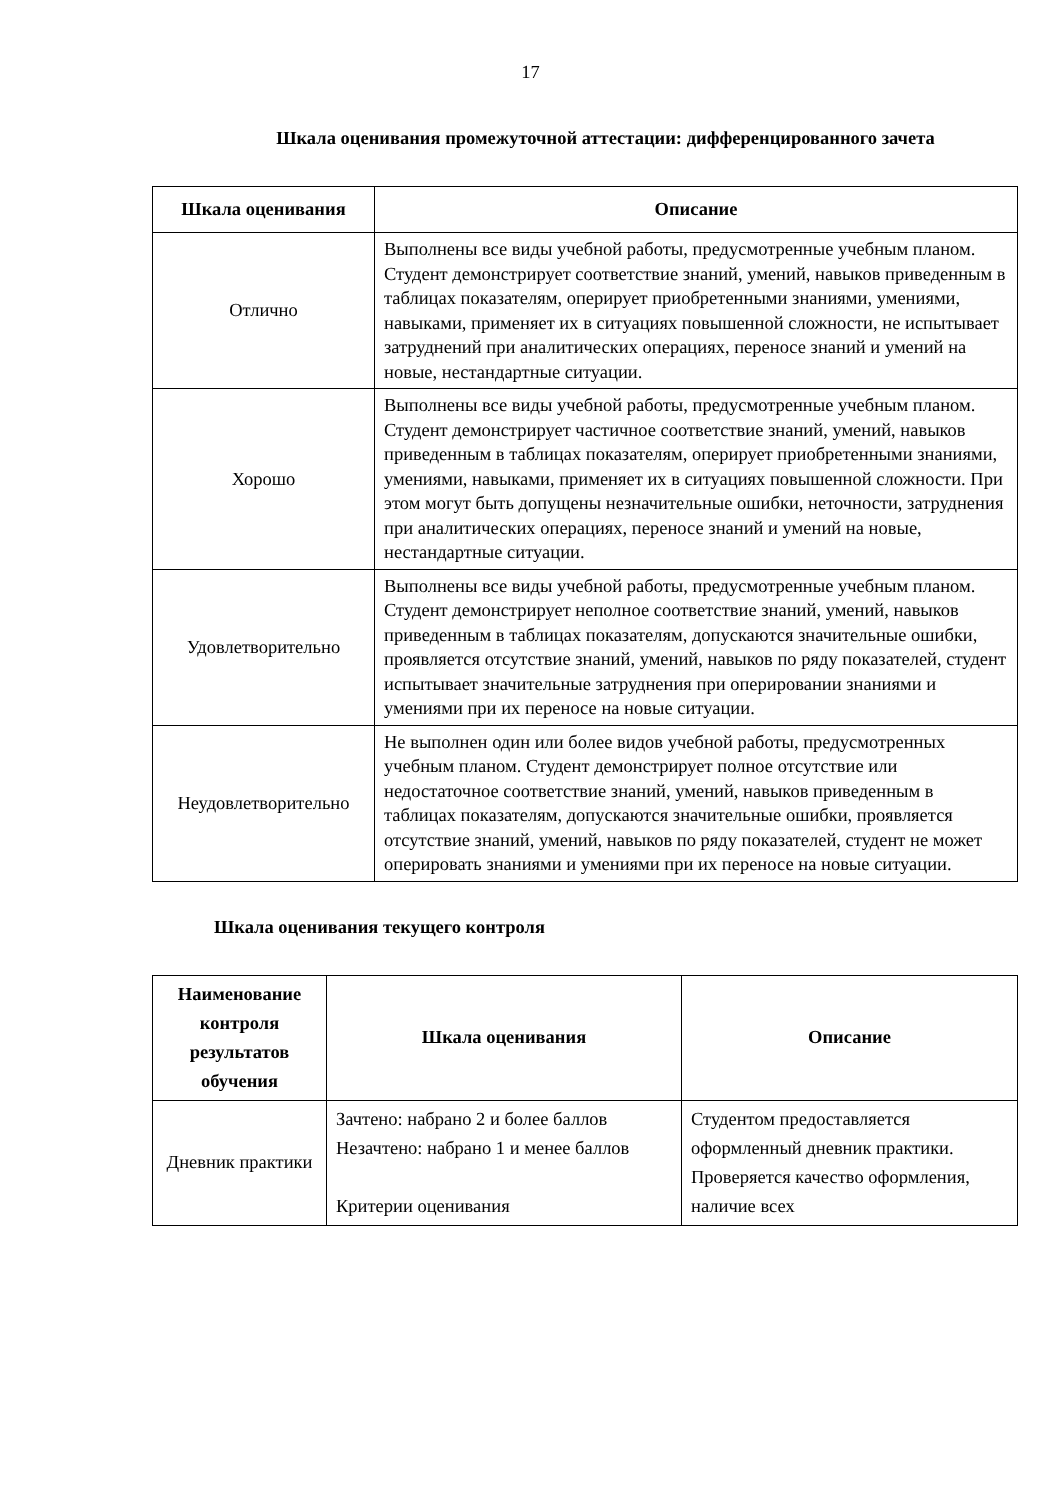17
Шкала оценивания промежуточной аттестации: дифференцированного зачета
| Шкала оценивания | Описание |
| --- | --- |
| Отлично | Выполнены все виды учебной работы, предусмотренные учебным планом. Студент демонстрирует соответствие знаний, умений, навыков приведенным в таблицах показателям, оперирует приобретенными знаниями, умениями, навыками, применяет их в ситуациях повышенной сложности, не испытывает затруднений при аналитических операциях, переносе знаний и умений на новые, нестандартные ситуации. |
| Хорошо | Выполнены все виды учебной работы, предусмотренные учебным планом. Студент демонстрирует частичное соответствие знаний, умений, навыков приведенным в таблицах показателям, оперирует приобретенными знаниями, умениями, навыками, применяет их в ситуациях повышенной сложности. При этом могут быть допущены незначительные ошибки, неточности, затруднения при аналитических операциях, переносе знаний и умений на новые, нестандартные ситуации. |
| Удовлетворительно | Выполнены все виды учебной работы, предусмотренные учебным планом. Студент демонстрирует неполное соответствие знаний, умений, навыков приведенным в таблицах показателям, допускаются значительные ошибки, проявляется отсутствие знаний, умений, навыков по ряду показателей, студент испытывает значительные затруднения при оперировании знаниями и умениями при их переносе на новые ситуации. |
| Неудовлетворительно | Не выполнен один или более видов учебной работы, предусмотренных учебным планом. Студент демонстрирует полное отсутствие или недостаточное соответствие знаний, умений, навыков приведенным в таблицах показателям, допускаются значительные ошибки, проявляется отсутствие знаний, умений, навыков по ряду показателей, студент не может оперировать знаниями и умениями при их переносе на новые ситуации. |
Шкала оценивания текущего контроля
| Наименование контроля результатов обучения | Шкала оценивания | Описание |
| --- | --- | --- |
| Дневник практики | Зачтено: набрано 2 и более баллов Незачтено: набрано 1 и менее баллов Критерии оценивания | Студентом предоставляется оформленный дневник практики. Проверяется качество оформления, наличие всех |